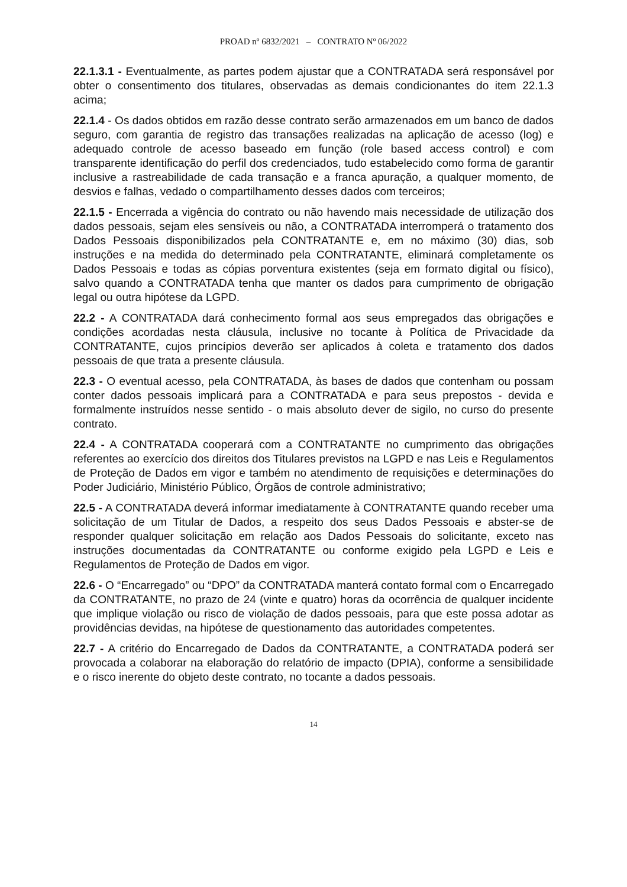PROAD nº 6832/2021 – CONTRATO Nº 06/2022
22.1.3.1 - Eventualmente, as partes podem ajustar que a CONTRATADA será responsável por obter o consentimento dos titulares, observadas as demais condicionantes do item 22.1.3 acima;
22.1.4 - Os dados obtidos em razão desse contrato serão armazenados em um banco de dados seguro, com garantia de registro das transações realizadas na aplicação de acesso (log) e adequado controle de acesso baseado em função (role based access control) e com transparente identificação do perfil dos credenciados, tudo estabelecido como forma de garantir inclusive a rastreabilidade de cada transação e a franca apuração, a qualquer momento, de desvios e falhas, vedado o compartilhamento desses dados com terceiros;
22.1.5 - Encerrada a vigência do contrato ou não havendo mais necessidade de utilização dos dados pessoais, sejam eles sensíveis ou não, a CONTRATADA interromperá o tratamento dos Dados Pessoais disponibilizados pela CONTRATANTE e, em no máximo (30) dias, sob instruções e na medida do determinado pela CONTRATANTE, eliminará completamente os Dados Pessoais e todas as cópias porventura existentes (seja em formato digital ou físico), salvo quando a CONTRATADA tenha que manter os dados para cumprimento de obrigação legal ou outra hipótese da LGPD.
22.2 - A CONTRATADA dará conhecimento formal aos seus empregados das obrigações e condições acordadas nesta cláusula, inclusive no tocante à Política de Privacidade da CONTRATANTE, cujos princípios deverão ser aplicados à coleta e tratamento dos dados pessoais de que trata a presente cláusula.
22.3 - O eventual acesso, pela CONTRATADA, às bases de dados que contenham ou possam conter dados pessoais implicará para a CONTRATADA e para seus prepostos - devida e formalmente instruídos nesse sentido - o mais absoluto dever de sigilo, no curso do presente contrato.
22.4 - A CONTRATADA cooperará com a CONTRATANTE no cumprimento das obrigações referentes ao exercício dos direitos dos Titulares previstos na LGPD e nas Leis e Regulamentos de Proteção de Dados em vigor e também no atendimento de requisições e determinações do Poder Judiciário, Ministério Público, Órgãos de controle administrativo;
22.5 - A CONTRATADA deverá informar imediatamente à CONTRATANTE quando receber uma solicitação de um Titular de Dados, a respeito dos seus Dados Pessoais e abster-se de responder qualquer solicitação em relação aos Dados Pessoais do solicitante, exceto nas instruções documentadas da CONTRATANTE ou conforme exigido pela LGPD e Leis e Regulamentos de Proteção de Dados em vigor.
22.6 - O “Encarregado” ou “DPO” da CONTRATADA manterá contato formal com o Encarregado da CONTRATANTE, no prazo de 24 (vinte e quatro) horas da ocorrência de qualquer incidente que implique violação ou risco de violação de dados pessoais, para que este possa adotar as providências devidas, na hipótese de questionamento das autoridades competentes.
22.7 - A critério do Encarregado de Dados da CONTRATANTE, a CONTRATADA poderá ser provocada a colaborar na elaboração do relatório de impacto (DPIA), conforme a sensibilidade e o risco inerente do objeto deste contrato, no tocante a dados pessoais.
14